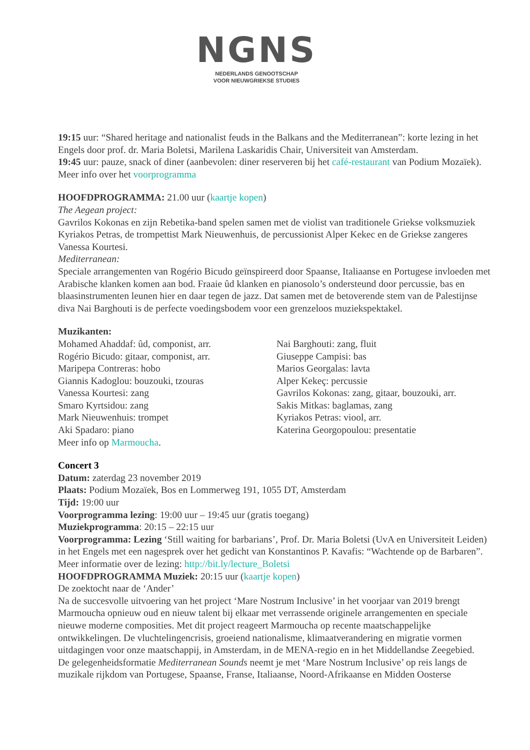NGNS
NEDERLANDS GENOOTSCHAP
VOOR NIEUWGRIEKSE STUDIES
19:15 uur: “Shared heritage and nationalist feuds in the Balkans and the Mediterranean”: korte lezing in het Engels door prof. dr. Maria Boletsi, Marilena Laskaridis Chair, Universiteit van Amsterdam.
19:45 uur: pauze, snack of diner (aanbevolen: diner reserveren bij het café-restaurant van Podium Mozaïek).
Meer info over het voorprogramma
HOOFDPROGRAMMA: 21.00 uur (kaartje kopen)
The Aegean project:
Gavrilos Kokonas en zijn Rebetika-band spelen samen met de violist van traditionele Griekse volksmuziek Kyriakos Petras, de trompettist Mark Nieuwenhuis, de percussionist Alper Kekec en de Griekse zangeres Vanessa Kourtesi.
Mediterranean:
Speciale arrangementen van Rogério Bicudo geïnspireerd door Spaanse, Italiaanse en Portugese invloeden met Arabische klanken komen aan bod. Fraaie ûd klanken en pianosolo’s ondersteund door percussie, bas en blaasinstrumenten leunen hier en daar tegen de jazz. Dat samen met de betoverende stem van de Palestijnse diva Nai Barghouti is de perfecte voedingsbodem voor een grenzeloos muziekspektakel.
Muzikanten:
Mohamed Ahaddaf: ûd, componist, arr.
Rogério Bicudo: gitaar, componist, arr.
Maripepa Contreras: hobo
Giannis Kadoglou: bouzouki, tzouras
Vanessa Kourtesi: zang
Smaro Kyrtsidou: zang
Mark Nieuwenhuis: trompet
Aki Spadaro: piano
Meer info op Marmoucha.
Nai Barghouti: zang, fluit
Giuseppe Campisi: bas
Marios Georgalas: lavta
Alper Kekeç: percussie
Gavrilos Kokonas: zang, gitaar, bouzouki, arr.
Sakis Mitkas: baglamas, zang
Kyriakos Petras: viool, arr.
Katerina Georgopoulou: presentatie
Concert 3
Datum: zaterdag 23 november 2019
Plaats: Podium Mozaïek, Bos en Lommerweg 191, 1055 DT, Amsterdam
Tijd: 19:00 uur
Voorprogramma lezing: 19:00 uur – 19:45 uur (gratis toegang)
Muziekprogramma: 20:15 – 22:15 uur
Voorprogramma: Lezing ‘Still waiting for barbarians’, Prof. Dr. Maria Boletsi (UvA en Universiteit Leiden) in het Engels met een nagesprek over het gedicht van Konstantinos P. Kavafis: “Wachtende op de Barbaren”. Meer informatie over de lezing: http://bit.ly/lecture_Boletsi
HOOFDPROGRAMMA Muziek: 20:15 uur (kaartje kopen)
De zoektocht naar de ‘Ander’
Na de succesvolle uitvoering van het project ‘Mare Nostrum Inclusive’ in het voorjaar van 2019 brengt Marmoucha opnieuw oud en nieuw talent bij elkaar met verrassende originele arrangementen en speciale nieuwe moderne composities. Met dit project reageert Marmoucha op recente maatschappelijke ontwikkelingen. De vluchtelingencrisis, groeiend nationalisme, klimaatverandering en migratie vormen uitdagingen voor onze maatschappij, in Amsterdam, in de MENA-regio en in het Middellandse Zeegebied.
De gelegenheidsformatie Mediterranean Sounds neemt je met ‘Mare Nostrum Inclusive’ op reis langs de muzikale rijkdom van Portugese, Spaanse, Franse, Italiaanse, Noord-Afrikaanse en Midden Oosterse